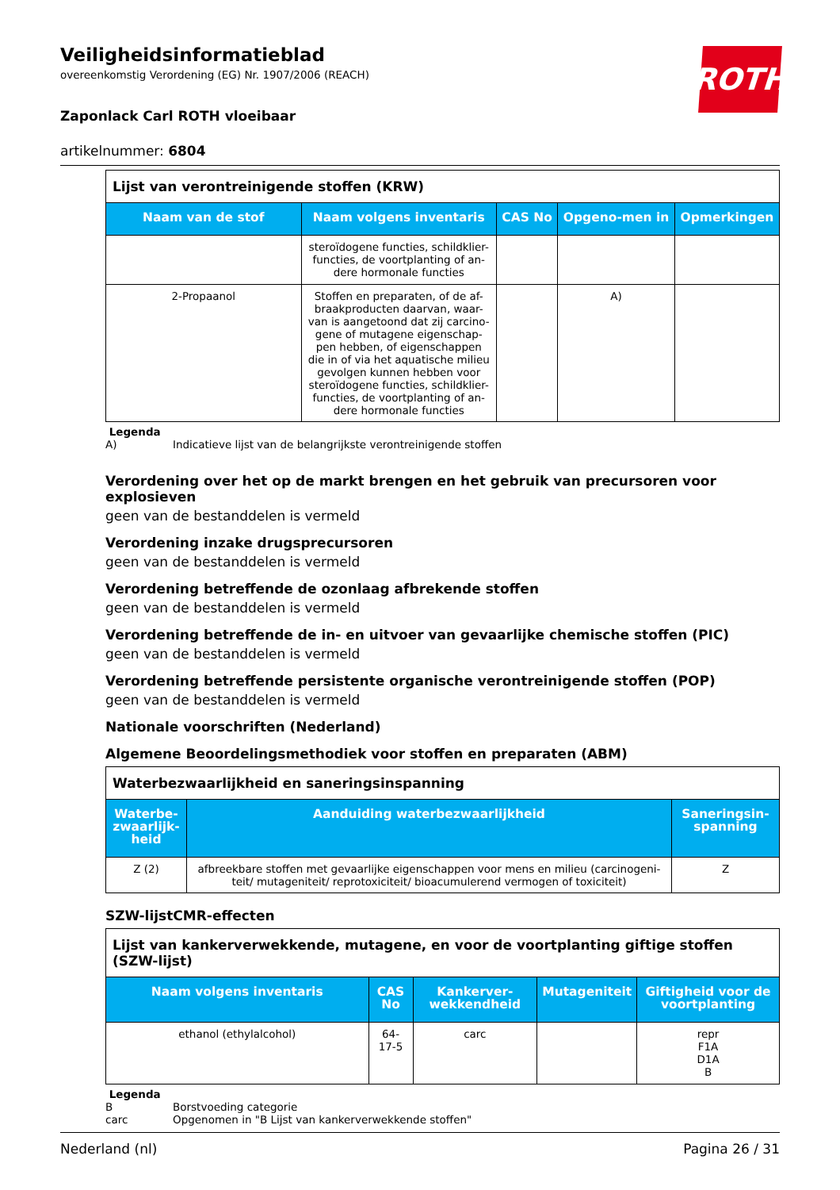ROTH
Veiligheidsinformatieblad
overeenkomstig Verordening (EG) Nr. 1907/2006 (REACH)
Zaponlack Carl ROTH vloeibaar
artikelnummer: 6804
| Lijst van verontreinigende stoffen (KRW) | | | | |
| Naam van de stof | Naam volgens inventaris | CAS No | Opgeno-men in | Opmerkingen |
| | steroïdogene functies, schildklier-functies, de voortplanting of an-dere hormonale functies | | | |
| 2-Propaanol | Stoffen en preparaten, of de af-braakproducten daarvan, waar-van is aangetoond dat zij carcino-gene of mutagene eigenschap-pen hebben, of eigenschappen die in of via het aquatische milieu gevolgen kunnen hebben voor steroïdogene functies, schildklier-functies, de voortplanting of an-dere hormonale functies | | A) | |
Legenda
A) Indicatieve lijst van de belangrijkste verontreinigende stoffen
Verordening over het op de markt brengen en het gebruik van precursoren voor explosieven
geen van de bestanddelen is vermeld
Verordening inzake drugsprecursoren
geen van de bestanddelen is vermeld
Verordening betreffende de ozonlaag afbrekende stoffen
geen van de bestanddelen is vermeld
Verordening betreffende de in- en uitvoer van gevaarlijke chemische stoffen (PIC)
geen van de bestanddelen is vermeld
Verordening betreffende persistente organische verontreinigende stoffen (POP)
geen van de bestanddelen is vermeld
Nationale voorschriften (Nederland)
Algemene Beoordelingsmethodiek voor stoffen en preparaten (ABM)
| Waterbezwaarlijkheid en saneringsinspanning | | |
| Waterbe-zwaarlijk-heid | Aanduiding waterbezwaarlijkheid | Saneringsin-spanning |
| Z (2) | afbreekbare stoffen met gevaarlijke eigenschappen voor mens en milieu (carcinogeni-teit/ mutageniteit/ reprotoxiciteit/ bioacumulerend vermogen of toxiciteit) | Z |
SZW-lijstCMR-effecten
| Lijst van kankerverwekkende, mutagene, en voor de voortplanting giftige stoffen (SZW-lijst) | | | | |
| Naam volgens inventaris | CAS No | Kankerver-wekkendheid | Mutageniteit | Giftigheid voor de voortplanting |
| ethanol (ethylalcohol) | 64-17-5 | carc | | repr F1A D1A B |
Legenda
B Borstvoeding categorie
carc Opgenomen in "B Lijst van kankerverwekkende stoffen"
Nederland (nl) Pagina 26 / 31